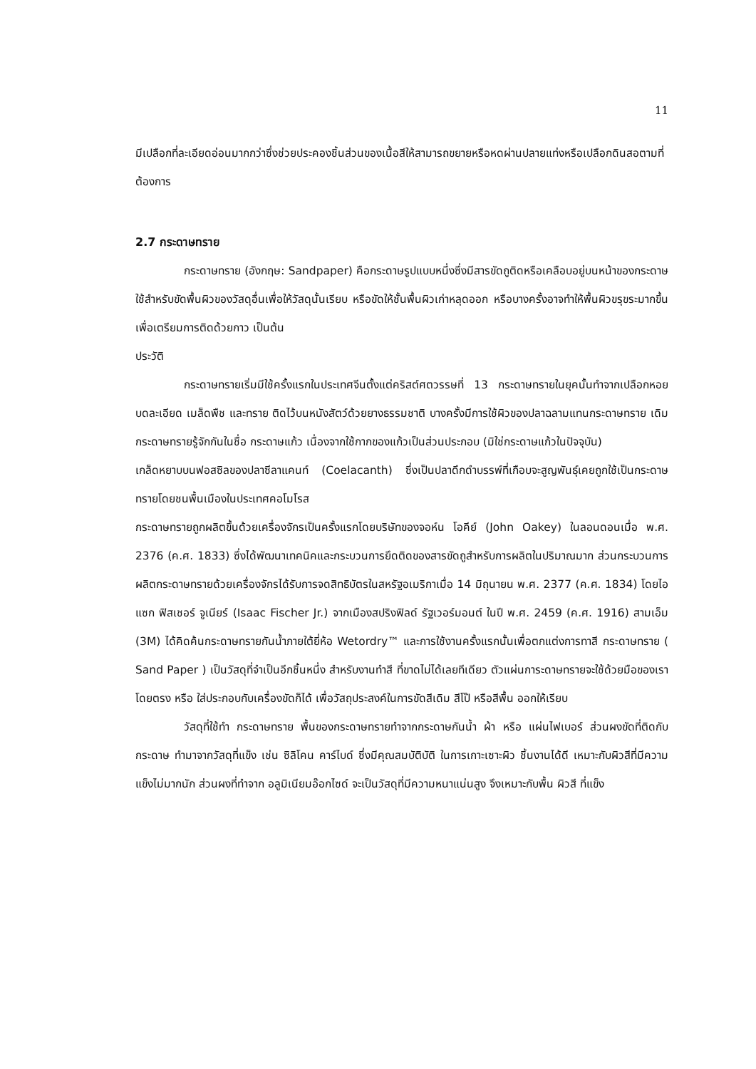11
มีเปลือกที่ละเอียดอ่อนมากกว่าซึ่งช่วยประคองชิ้นส่วนของเนื้อสีให้สามารถขยายหรือหดผ่านปลายแท่งหรือเปลือกดินสอตามที่ต้องการ
2.7 กระดาษทราย
กระดาษทราย (อังกฤษ: Sandpaper) คือกระดาษรูปแบบหนึ่งซึ่งมีสารขัดถูติดหรือเคลือบอยู่บนหน้าของกระดาษ ใช้สำหรับขัดพื้นผิวของวัสดุอื่นเพื่อให้วัสดุนั้นเรียบ หรือขัดให้ชั้นพื้นผิวเก่าหลุดออก หรือบางครั้งอาจทำให้พื้นผิวขรุขระมากขึ้นเพื่อเตรียมการติดด้วยกาว เป็นต้น
ประวัติ
กระดาษทรายเริ่มมีใช้ครั้งแรกในประเทศจีนตั้งแต่คริสต์ศตวรรษที่ 13 กระดาษทรายในยุคนั้นทำจากเปลือกหอยบดละเอียด เมล็ดพืช และทราย ติดไว้บนหนังสัตว์ด้วยยางธรรมชาติ บางครั้งมีการใช้ผิวของปลาฉลามแทนกระดาษทราย เดิมกระดาษทรายรู้จักกันในชื่อ กระดาษแก้ว เนื่องจากใช้กากของแก้วเป็นส่วนประกอบ (มิใช่กระดาษแก้วในปัจจุบัน)
เกล็ดหยาบบนฟอสซิลของปลาซีลาแคนท์ (Coelacanth) ซึ่งเป็นปลาดึกดำบรรพ์ที่เกือบจะสูญพันธุ์เคยถูกใช้เป็นกระดาษทรายโดยชนพื้นเมืองในประเทศคอโมโรส
กระดาษทรายถูกผลิตขึ้นด้วยเครื่องจักรเป็นครั้งแรกโดยบริษัทของจอห์น โอคีย์ (John Oakey) ในลอนดอนเมื่อ พ.ศ. 2376 (ค.ศ. 1833) ซึ่งได้พัฒนาเทคนิคและกระบวนการยึดติดของสารขัดถูสำหรับการผลิตในปริมาณมาก ส่วนกระบวนการผลิตกระดาษทรายด้วยเครื่องจักรได้รับการจดสิทธิบัตรในสหรัฐอเมริกาเมื่อ 14 มิถุนายน พ.ศ. 2377 (ค.ศ. 1834) โดยไอแซก ฟิสเชอร์ จูเนียร์ (Isaac Fischer Jr.) จากเมืองสปริงฟิลด์ รัฐเวอร์มอนต์ ในปี พ.ศ. 2459 (ค.ศ. 1916) สามเอ็ม (3M) ได้คิดค้นกระดาษทรายกันน้ำภายใต้ยี่ห้อ Wetordry™ และการใช้งานครั้งแรกนั้นเพื่อตกแต่งการทาสี กระดาษทราย ( Sand Paper ) เป็นวัสดุที่จำเป็นอีกชิ้นหนึ่ง สำหรับงานทำสี ที่ขาดไม่ได้เลยทีเดียว ตัวแผ่นการะดาษทรายจะใช้ด้วยมือของเราโดยตรง หรือ ใส่ประกอบกับเครื่องขัดก็ได้ เพื่อวัสถุประสงค์ในการขัดสีเดิม สีโป๊ หรือสีพื้น ออกให้เรียบ
วัสดุที่ใช้ทำ กระดาษทราย พื้นของกระดาษทรายทำจากกระดาษกันน้ำ ผ้า หรือ แผ่นไฟเบอร์ ส่วนผงขัดที่ติดกับกระดาษ ทำมาจากวัสดุที่แข็ง เช่น ซิลิโคน คาร์ไบด์ ซึ่งมีคุณสมบัติบัติ ในการเกาะเซาะผิว ชิ้นงานได้ดี เหมาะกับผิวสีที่มีความแข็งไม่มากนัก ส่วนผงที่ทำจาก อลูมิเนียมอ๊อกไซด์ จะเป็นวัสดุที่มีความหนาแน่นสูง จึงเหมาะกับพื้น ผิวสี ที่แข็ง